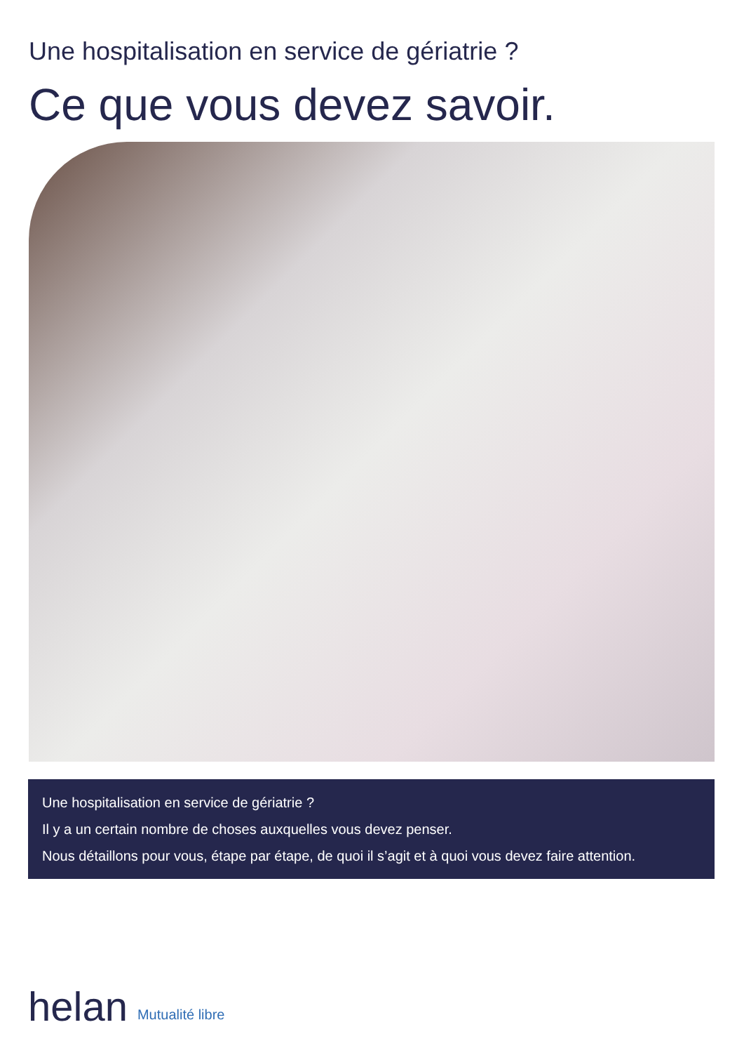Une hospitalisation en service de gériatrie ?
Ce que vous devez savoir.
Une hospitalisation en service de gériatrie ?
Il y a un certain nombre de choses auxquelles vous devez penser.
Nous détaillons pour vous, étape par étape, de quoi il s’agit et à quoi vous devez faire attention.
helan Mutualité libre